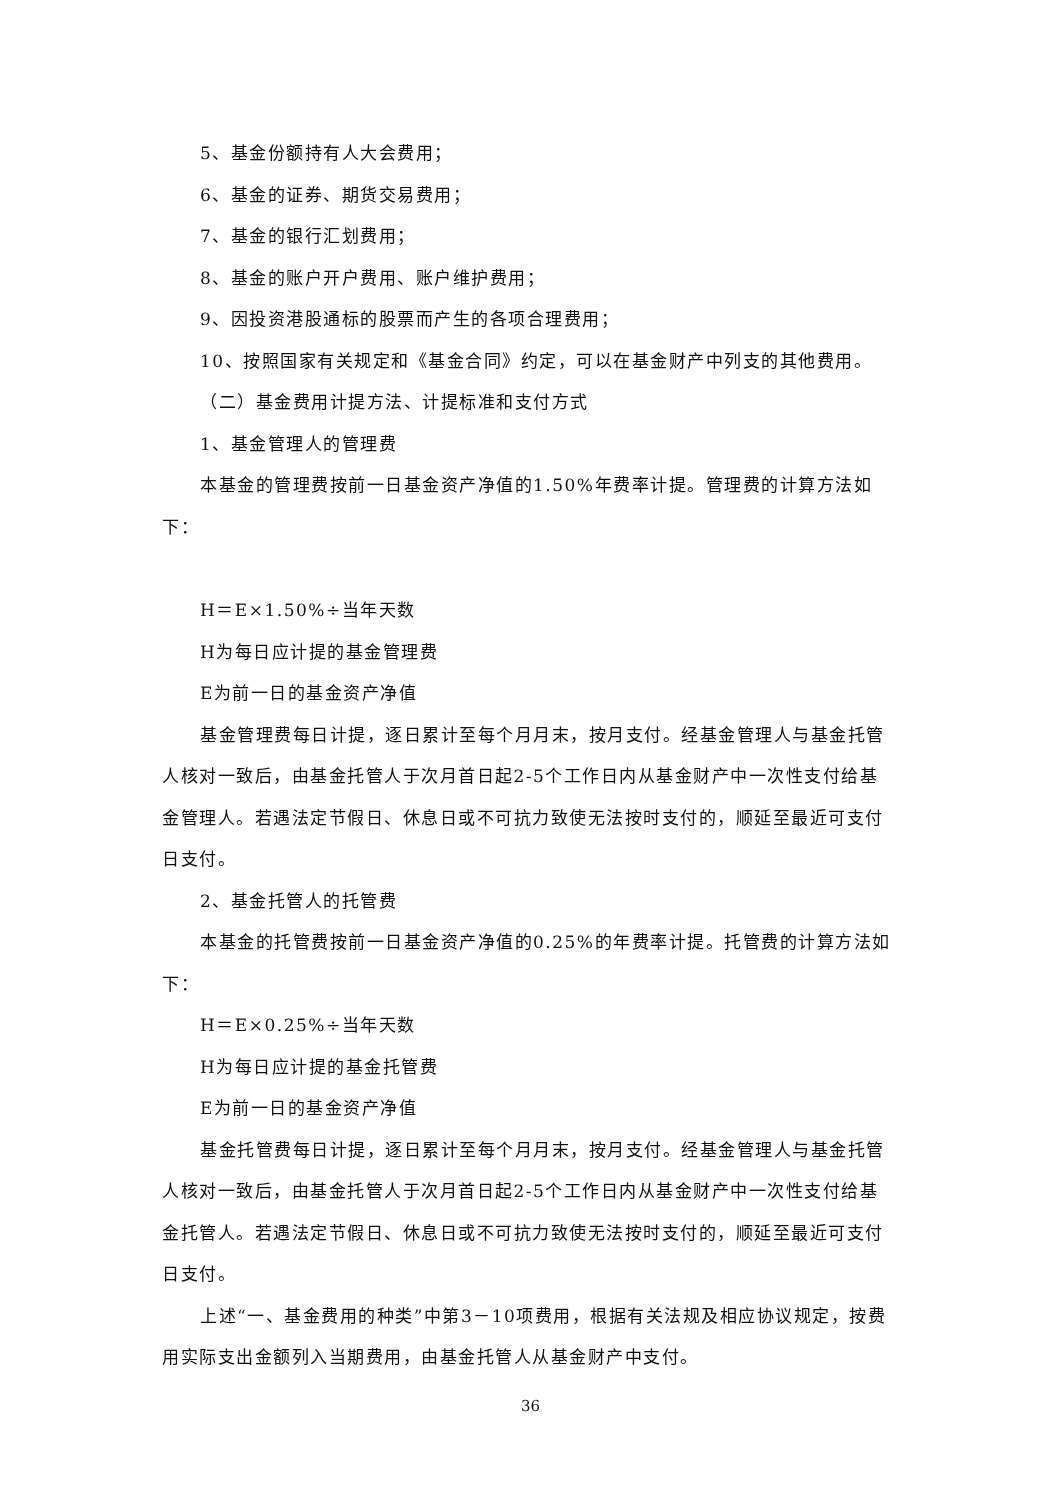5、基金份额持有人大会费用；
6、基金的证券、期货交易费用；
7、基金的银行汇划费用；
8、基金的账户开户费用、账户维护费用；
9、因投资港股通标的股票而产生的各项合理费用；
10、按照国家有关规定和《基金合同》约定，可以在基金财产中列支的其他费用。
（二）基金费用计提方法、计提标准和支付方式
1、基金管理人的管理费
本基金的管理费按前一日基金资产净值的1.50%年费率计提。管理费的计算方法如下：
H＝E×1.50%÷当年天数
H为每日应计提的基金管理费
E为前一日的基金资产净值
基金管理费每日计提，逐日累计至每个月月末，按月支付。经基金管理人与基金托管人核对一致后，由基金托管人于次月首日起2-5个工作日内从基金财产中一次性支付给基金管理人。若遇法定节假日、休息日或不可抗力致使无法按时支付的，顺延至最近可支付日支付。
2、基金托管人的托管费
本基金的托管费按前一日基金资产净值的0.25%的年费率计提。托管费的计算方法如下：
H＝E×0.25%÷当年天数
H为每日应计提的基金托管费
E为前一日的基金资产净值
基金托管费每日计提，逐日累计至每个月月末，按月支付。经基金管理人与基金托管人核对一致后，由基金托管人于次月首日起2-5个工作日内从基金财产中一次性支付给基金托管人。若遇法定节假日、休息日或不可抗力致使无法按时支付的，顺延至最近可支付日支付。
上述“一、基金费用的种类”中第3－10项费用，根据有关法规及相应协议规定，按费用实际支出金额列入当期费用，由基金托管人从基金财产中支付。
36